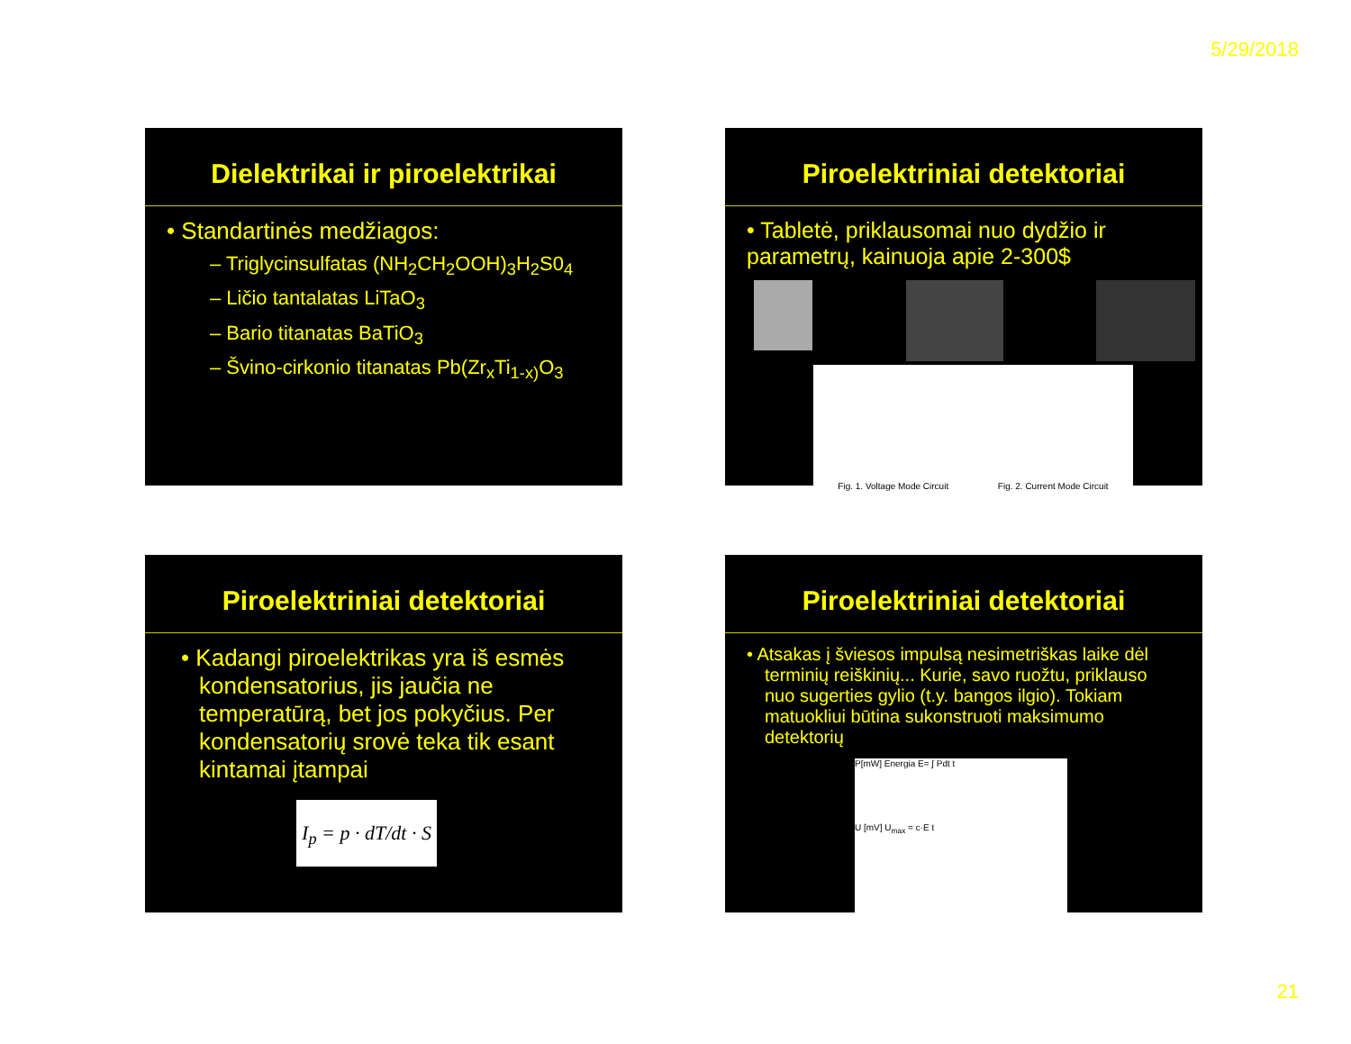5/29/2018
Dielektrikai ir piroelektrikai
• Standartinės medžiagos:
– Triglycinsulfatas (NH<sub>2</sub>CH<sub>2</sub>OOH)<sub>3</sub>H<sub>2</sub>S0<sub>4</sub>
– Ličio tantalatas LiTaO<sub>3</sub>
– Bario titanatas BaTiO<sub>3</sub>
– Švino-cirkonio titanatas Pb(Zr<sub>x</sub>Ti<sub>1-x)</sub>O<sub>3</sub>
Piroelektriniai detektoriai
• Tabletė, priklausomai nuo dydžio ir parametrų, kainuoja apie 2-300$
Fig. 1. Voltage Mode Circuit Fig. 2. Current Mode Circuit
Piroelektriniai detektoriai
• Kadangi piroelektrikas yra iš esmės kondensatorius, jis jaučia ne temperatūrą, bet jos pokyčius. Per kondensatorių srovė teka tik esant kintamai įtampai
I<sub>p</sub> = p · dT/dt · S
Piroelektriniai detektoriai
• Atsakas į šviesos impulsą nesimetriškas laike dėl terminių reiškinių... Kurie, savo ruožtu, priklauso nuo sugerties gylio (t.y. bangos ilgio). Tokiam matuokliui būtina sukonstruoti maksimumo detektorių
P[mW] Energia E= ∫ Pdt t
U [mV] U<sub>max</sub> = c·E t
21